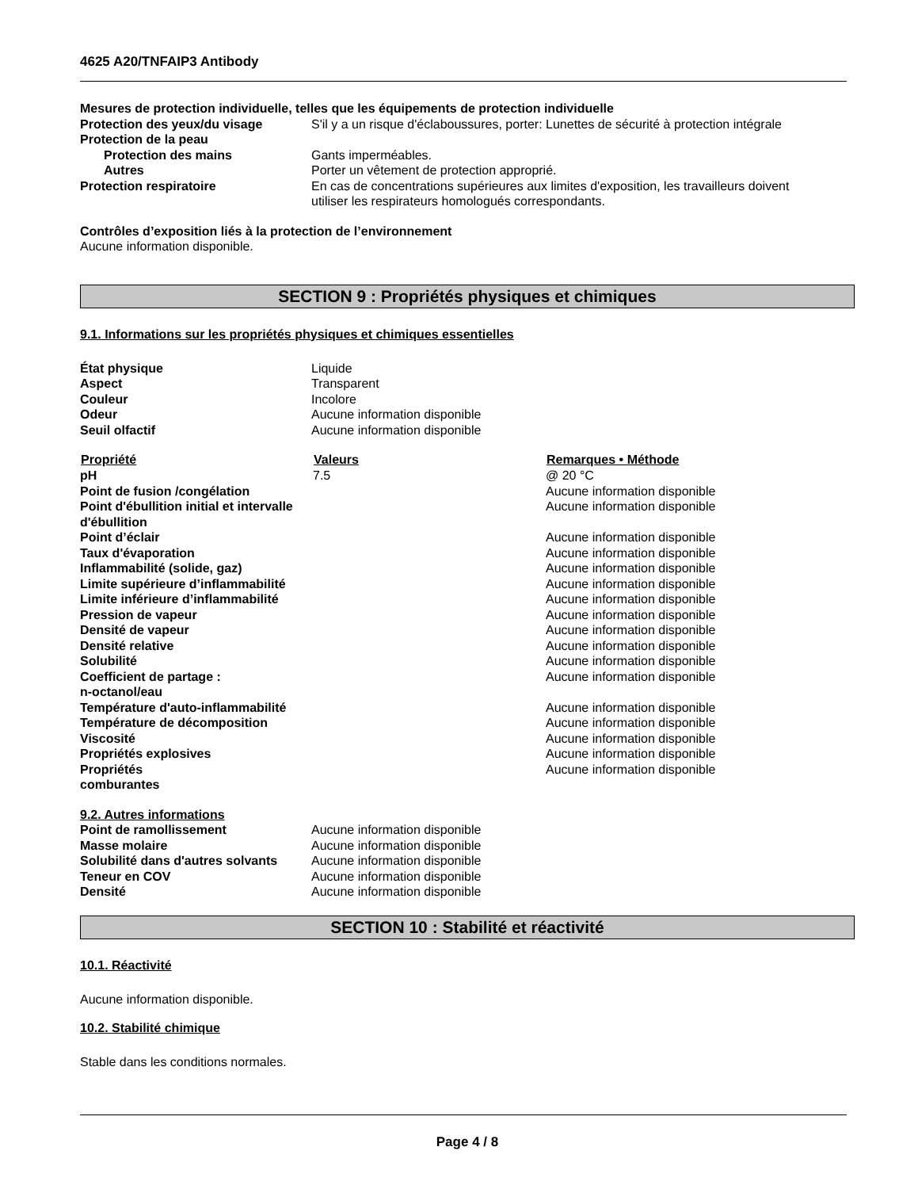4625 A20/TNFAIP3 Antibody
Mesures de protection individuelle, telles que les équipements de protection individuelle
| Protection des yeux/du visage | S'il y a un risque d'éclaboussures, porter: Lunettes de sécurité à protection intégrale |
| Protection de la peau | |
| Protection des mains | Gants imperméables. |
| Autres | Porter un vêtement de protection approprié. |
| Protection respiratoire | En cas de concentrations supérieures aux limites d'exposition, les travailleurs doivent utiliser les respirateurs homologués correspondants. |
Contrôles d’exposition liés à la protection de l’environnement
Aucune information disponible.
SECTION 9 : Propriétés physiques et chimiques
9.1. Informations sur les propriétés physiques et chimiques essentielles
| État physique | Liquide |
| Aspect | Transparent |
| Couleur | Incolore |
| Odeur | Aucune information disponible |
| Seuil olfactif | Aucune information disponible |
| Propriété | Valeurs | Remarques • Méthode |
| --- | --- | --- |
| pH | 7.5 | @ 20 °C |
| Point de fusion /congélation | | Aucune information disponible |
| Point d'ébullition initial et intervalle d'ébullition | | Aucune information disponible |
| Point d’éclair | | Aucune information disponible |
| Taux d'évaporation | | Aucune information disponible |
| Inflammabilité (solide, gaz) | | Aucune information disponible |
| Limite supérieure d’inflammabilité | | Aucune information disponible |
| Limite inférieure d’inflammabilité | | Aucune information disponible |
| Pression de vapeur | | Aucune information disponible |
| Densité de vapeur | | Aucune information disponible |
| Densité relative | | Aucune information disponible |
| Solubilité | | Aucune information disponible |
| Coefficient de partage : n-octanol/eau | | Aucune information disponible |
| Température d'auto-inflammabilité | | Aucune information disponible |
| Température de décomposition | | Aucune information disponible |
| Viscosité | | Aucune information disponible |
| Propriétés explosives | | Aucune information disponible |
| Propriétés comburantes | | Aucune information disponible |
9.2. Autres informations
| Point de ramollissement | Aucune information disponible |
| Masse molaire | Aucune information disponible |
| Solubilité dans d'autres solvants | Aucune information disponible |
| Teneur en COV | Aucune information disponible |
| Densité | Aucune information disponible |
SECTION 10 : Stabilité et réactivité
10.1. Réactivité
Aucune information disponible.
10.2. Stabilité chimique
Stable dans les conditions normales.
Page 4 / 8